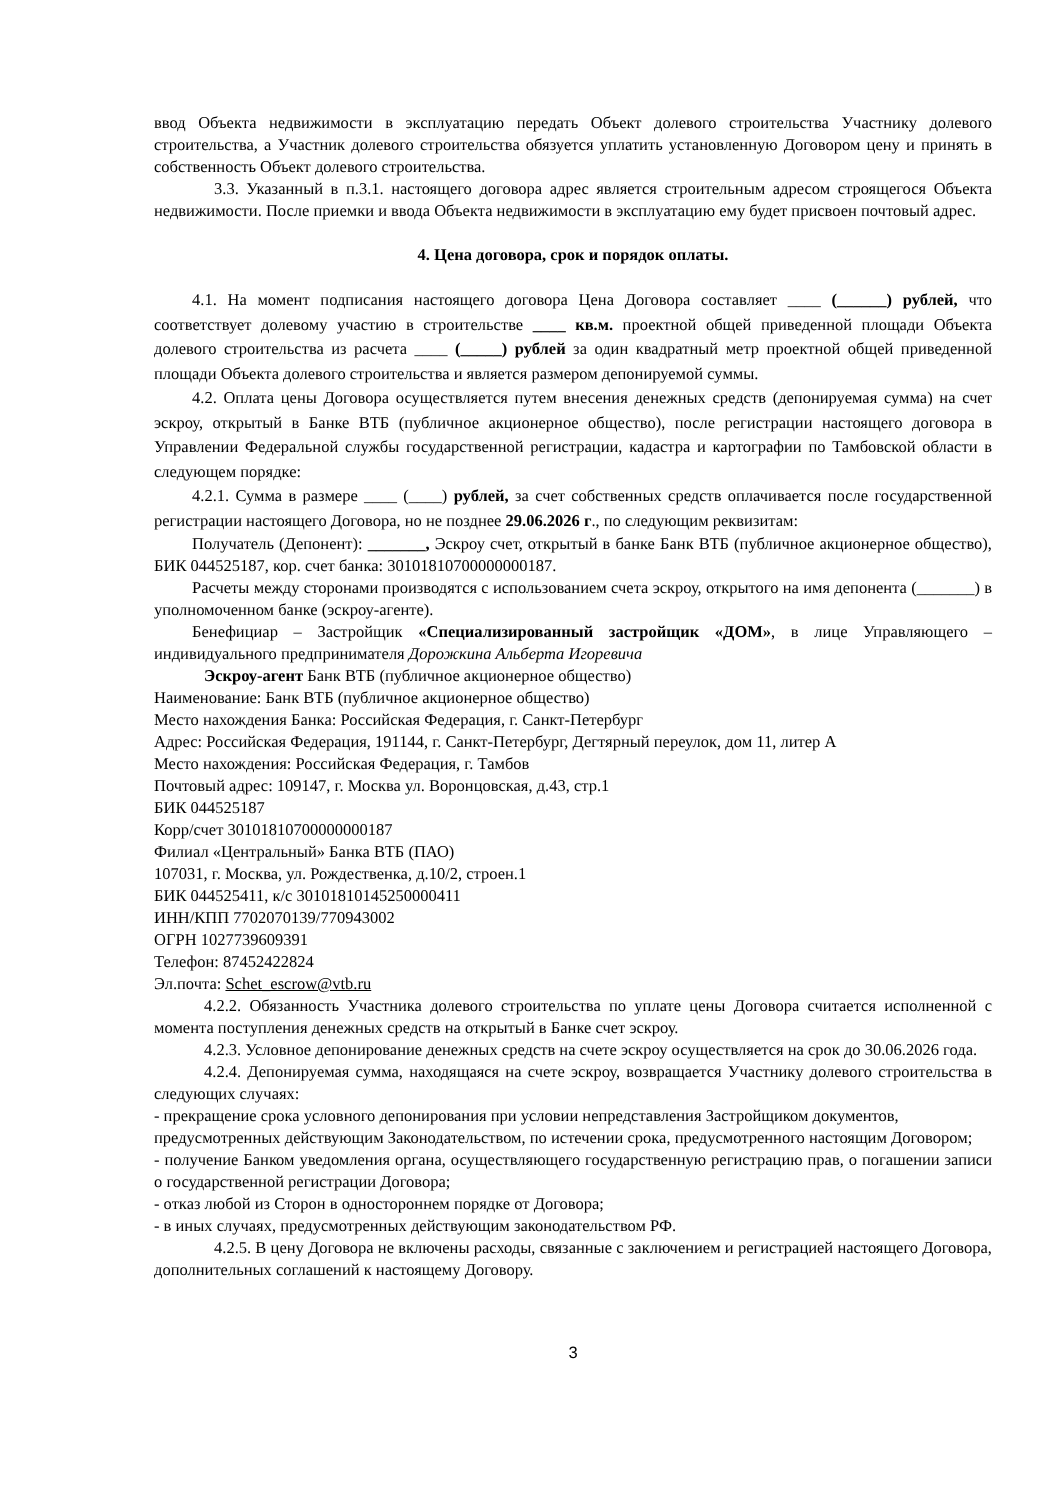ввод Объекта недвижимости в эксплуатацию передать Объект долевого строительства Участнику долевого строительства, а Участник долевого строительства обязуется уплатить установленную Договором цену и принять в собственность Объект долевого строительства.
3.3. Указанный в п.3.1. настоящего договора адрес является строительным адресом строящегося Объекта недвижимости. После приемки и ввода Объекта недвижимости в эксплуатацию ему будет присвоен почтовый адрес.
4. Цена договора, срок и порядок оплаты.
4.1. На момент подписания настоящего договора Цена Договора составляет ____ (______) рублей, что соответствует долевому участию в строительстве ____ кв.м. проектной общей приведенной площади Объекта долевого строительства из расчета ____ (_____) рублей за один квадратный метр проектной общей приведенной площади Объекта долевого строительства и является размером депонируемой суммы.
4.2. Оплата цены Договора осуществляется путем внесения денежных средств (депонируемая сумма) на счет эскроу, открытый в Банке ВТБ (публичное акционерное общество), после регистрации настоящего договора в Управлении Федеральной службы государственной регистрации, кадастра и картографии по Тамбовской области в следующем порядке:
4.2.1. Сумма в размере ____ (____) рублей, за счет собственных средств оплачивается после государственной регистрации настоящего Договора, но не позднее 29.06.2026 г., по следующим реквизитам:
Получатель (Депонент): _______, Эскроу счет, открытый в банке Банк ВТБ (публичное акционерное общество), БИК 044525187, кор. счет банка: 30101810700000000187.
Расчеты между сторонами производятся с использованием счета эскроу, открытого на имя депонента (_______) в уполномоченном банке (эскроу-агенте).
Бенефициар – Застройщик «Специализированный застройщик «ДОМ», в лице Управляющего – индивидуального предпринимателя Дорожкина Альберта Игоревича
Эскроу-агент Банк ВТБ (публичное акционерное общество)
Наименование: Банк ВТБ (публичное акционерное общество)
Место нахождения Банка: Российская Федерация, г. Санкт-Петербург
Адрес: Российская Федерация, 191144, г. Санкт-Петербург, Дегтярный переулок, дом 11, литер А
Место нахождения: Российская Федерация, г. Тамбов
Почтовый адрес: 109147, г. Москва ул. Воронцовская, д.43, стр.1
БИК 044525187
Корр/счет 30101810700000000187
Филиал «Центральный» Банка ВТБ (ПАО)
107031, г. Москва, ул. Рождественка, д.10/2, строен.1
БИК 044525411, к/с 30101810145250000411
ИНН/КПП 7702070139/770943002
ОГРН 1027739609391
Телефон: 87452422824
Эл.почта: Schet_escrow@vtb.ru
4.2.2. Обязанность Участника долевого строительства по уплате цены Договора считается исполненной с момента поступления денежных средств на открытый в Банке счет эскроу.
4.2.3. Условное депонирование денежных средств на счете эскроу осуществляется на срок до 30.06.2026 года.
4.2.4. Депонируемая сумма, находящаяся на счете эскроу, возвращается Участнику долевого строительства в следующих случаях:
- прекращение срока условного депонирования при условии непредставления Застройщиком документов, предусмотренных действующим Законодательством, по истечении срока, предусмотренного настоящим Договором;
- получение Банком уведомления органа, осуществляющего государственную регистрацию прав, о погашении записи о государственной регистрации Договора;
- отказ любой из Сторон в одностороннем порядке от Договора;
- в иных случаях, предусмотренных действующим законодательством РФ.
4.2.5. В цену Договора не включены расходы, связанные с заключением и регистрацией настоящего Договора, дополнительных соглашений к настоящему Договору.
3